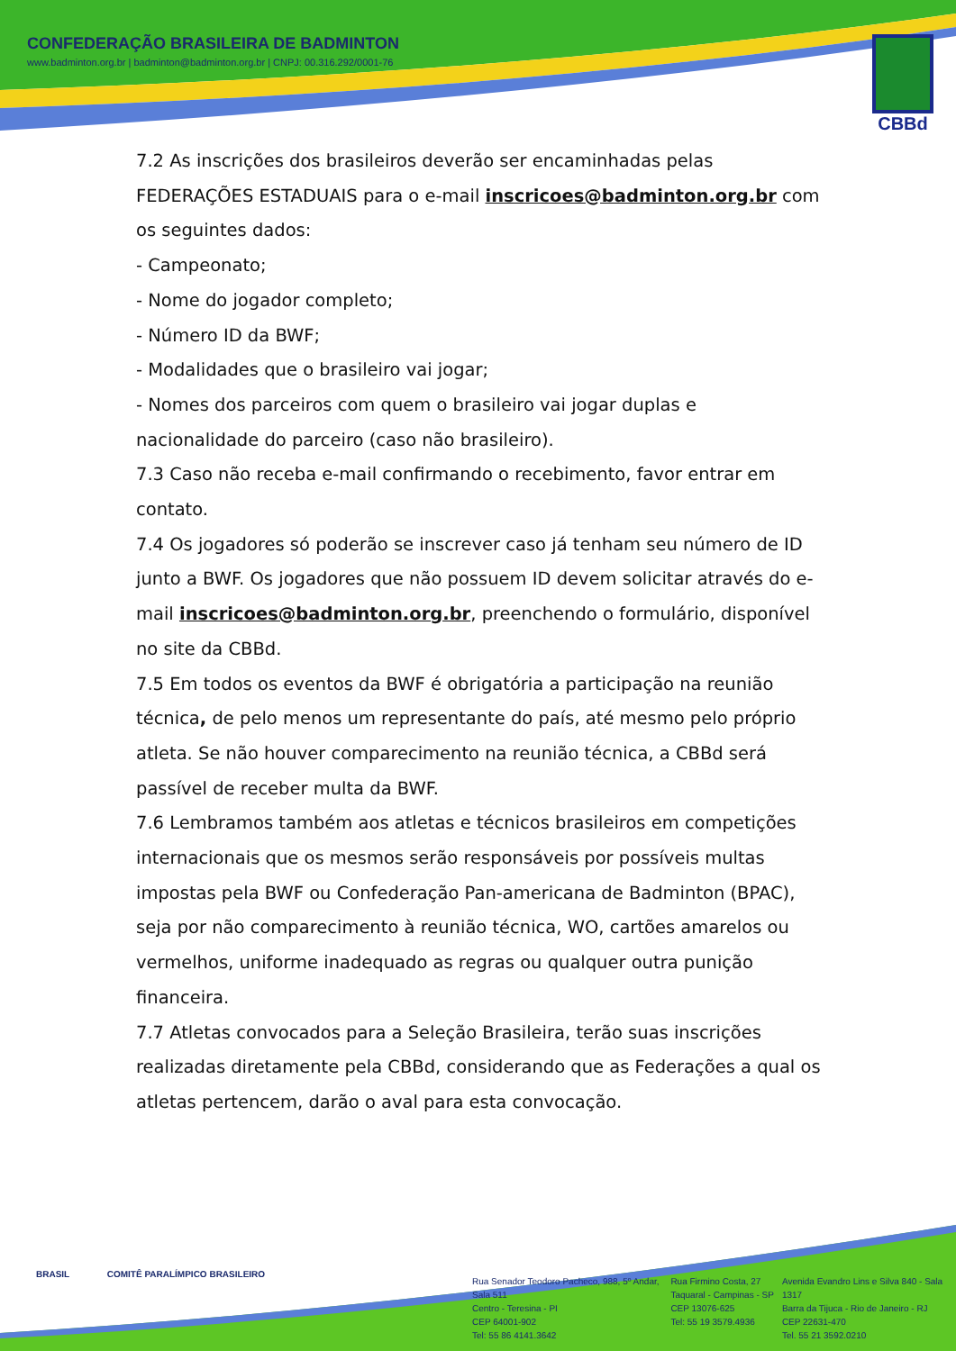CONFEDERAÇÃO BRASILEIRA DE BADMINTON
www.badminton.org.br | badminton@badminton.org.br | CNPJ: 00.316.292/0001-76
CBBd
7.2 As inscrições dos brasileiros deverão ser encaminhadas pelas FEDERAÇÕES ESTADUAIS para o e-mail inscricoes@badminton.org.br com os seguintes dados:
- Campeonato;
- Nome do jogador completo;
- Número ID da BWF;
- Modalidades que o brasileiro vai jogar;
- Nomes dos parceiros com quem o brasileiro vai jogar duplas e nacionalidade do parceiro (caso não brasileiro).
7.3 Caso não receba e-mail confirmando o recebimento, favor entrar em contato.
7.4 Os jogadores só poderão se inscrever caso já tenham seu número de ID junto a BWF. Os jogadores que não possuem ID devem solicitar através do e-mail inscricoes@badminton.org.br, preenchendo o formulário, disponível no site da CBBd.
7.5 Em todos os eventos da BWF é obrigatória a participação na reunião técnica, de pelo menos um representante do país, até mesmo pelo próprio atleta. Se não houver comparecimento na reunião técnica, a CBBd será passível de receber multa da BWF.
7.6 Lembramos também aos atletas e técnicos brasileiros em competições internacionais que os mesmos serão responsáveis por possíveis multas impostas pela BWF ou Confederação Pan-americana de Badminton (BPAC), seja por não comparecimento à reunião técnica, WO, cartões amarelos ou vermelhos, uniforme inadequado as regras ou qualquer outra punição financeira.
7.7 Atletas convocados para a Seleção Brasileira, terão suas inscrições realizadas diretamente pela CBBd, considerando que as Federações a qual os atletas pertencem, darão o aval para esta convocação.
BRASIL COMITÊ PARALÍMPICO BRASILEIRO
Rua Senador Teodoro Pacheco, 988, 5º Andar, Sala 511
Centro - Teresina - PI
CEP 64001-902
Tel: 55 86 4141.3642
Rua Firmino Costa, 27
Taquaral - Campinas - SP
CEP 13076-625
Tel: 55 19 3579.4936
Avenida Evandro Lins e Silva 840 - Sala 1317
Barra da Tijuca - Rio de Janeiro - RJ
CEP 22631-470
Tel. 55 21 3592.0210